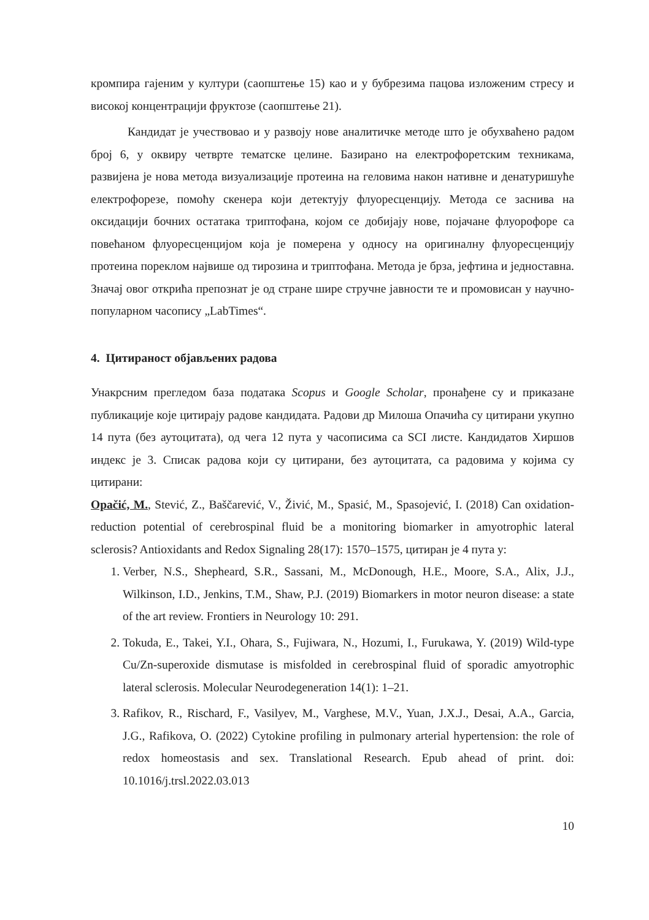кромпира гајеним у култури (саопштење 15) као и у бубрезима пацова изложеним стресу и високој концентрацији фруктозе (саопштење 21).
Кандидат је учествовао и у развоју нове аналитичке методе што је обухваћено радом број 6, у оквиру четврте тематске целине. Базирано на електрофоретским техникама, развијена је нова метода визуализације протеина на геловима након нативне и денатуришуће електрофорезе, помоћу скенера који детектују флуоресценцију. Метода се заснива на оксидацији бочних остатака триптофана, којом се добијају нове, појачане флуорофоре са повећаном флуоресценцијом која је померена у односу на оригиналну флуоресценцију протеина пореклом највише од тирозина и триптофана. Метода је брза, јефтина и једноставна. Значај овог открића препознат је од стране шире стручне јавности те и промовисан у научно-популарном часопису „LabTimes“.
4. Цитираност објављених радова
Унакрсним прегледом база података Scopus и Google Scholar, пронађене су и приказане публикације које цитирају радове кандидата. Радови др Милоша Опачића су цитирани укупно 14 пута (без аутоцитата), од чега 12 пута у часописима са SCI листе. Кандидатов Хиршов индекс је 3. Списак радова који су цитирани, без аутоцитата, са радовима у којима су цитирани:
Opačić, M., Stević, Z., Baščarević, V., Živić, M., Spasić, M., Spasojević, I. (2018) Can oxidation-reduction potential of cerebrospinal fluid be a monitoring biomarker in amyotrophic lateral sclerosis? Antioxidants and Redox Signaling 28(17): 1570–1575, цитиран је 4 пута у:
1. Verber, N.S., Shepheard, S.R., Sassani, M., McDonough, H.E., Moore, S.A., Alix, J.J., Wilkinson, I.D., Jenkins, T.M., Shaw, P.J. (2019) Biomarkers in motor neuron disease: a state of the art review. Frontiers in Neurology 10: 291.
2. Tokuda, E., Takei, Y.I., Ohara, S., Fujiwara, N., Hozumi, I., Furukawa, Y. (2019) Wild-type Cu/Zn-superoxide dismutase is misfolded in cerebrospinal fluid of sporadic amyotrophic lateral sclerosis. Molecular Neurodegeneration 14(1): 1–21.
3. Rafikov, R., Rischard, F., Vasilyev, M., Varghese, M.V., Yuan, J.X.J., Desai, A.A., Garcia, J.G., Rafikova, O. (2022) Cytokine profiling in pulmonary arterial hypertension: the role of redox homeostasis and sex. Translational Research. Epub ahead of print. doi: 10.1016/j.trsl.2022.03.013
10